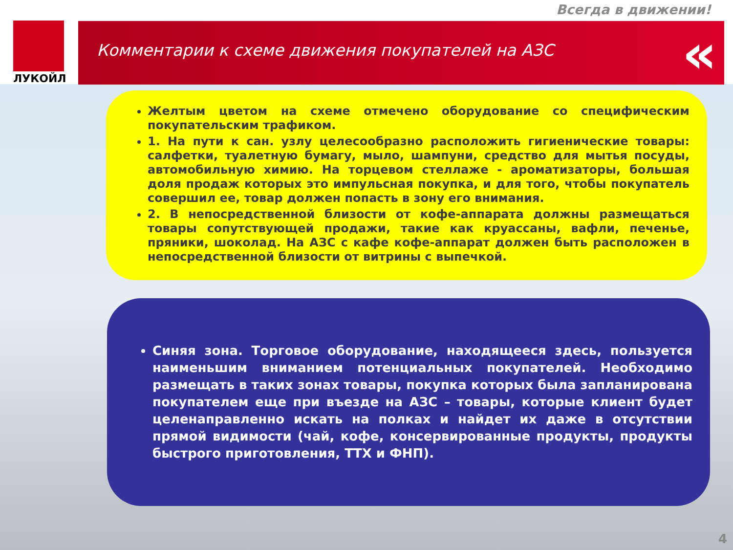Всегда в движении!
ЛУКОЙЛ
Комментарии к схеме движения покупателей на АЗС
«
Желтым цветом на схеме отмечено оборудование со специфическим покупательским трафиком.
1. На пути к сан. узлу целесообразно расположить гигиенические товары: салфетки, туалетную бумагу, мыло, шампуни, средство для мытья посуды, автомобильную химию. На торцевом стеллаже - ароматизаторы, большая доля продаж которых это импульсная покупка, и для того, чтобы покупатель совершил ее, товар должен попасть в зону его внимания.
2. В непосредственной близости от кофе-аппарата должны размещаться товары сопутствующей продажи, такие как круассаны, вафли, печенье, пряники, шоколад. На АЗС с кафе кофе-аппарат должен быть расположен в непосредственной близости от витрины с выпечкой.
Синяя зона. Торговое оборудование, находящееся здесь, пользуется наименьшим вниманием потенциальных покупателей. Необходимо размещать в таких зонах товары, покупка которых была запланирована покупателем еще при въезде на АЗС – товары, которые клиент будет целенаправленно искать на полках и найдет их даже в отсутствии прямой видимости (чай, кофе, консервированные продукты, продукты быстрого приготовления, ТТХ и ФНП).
4